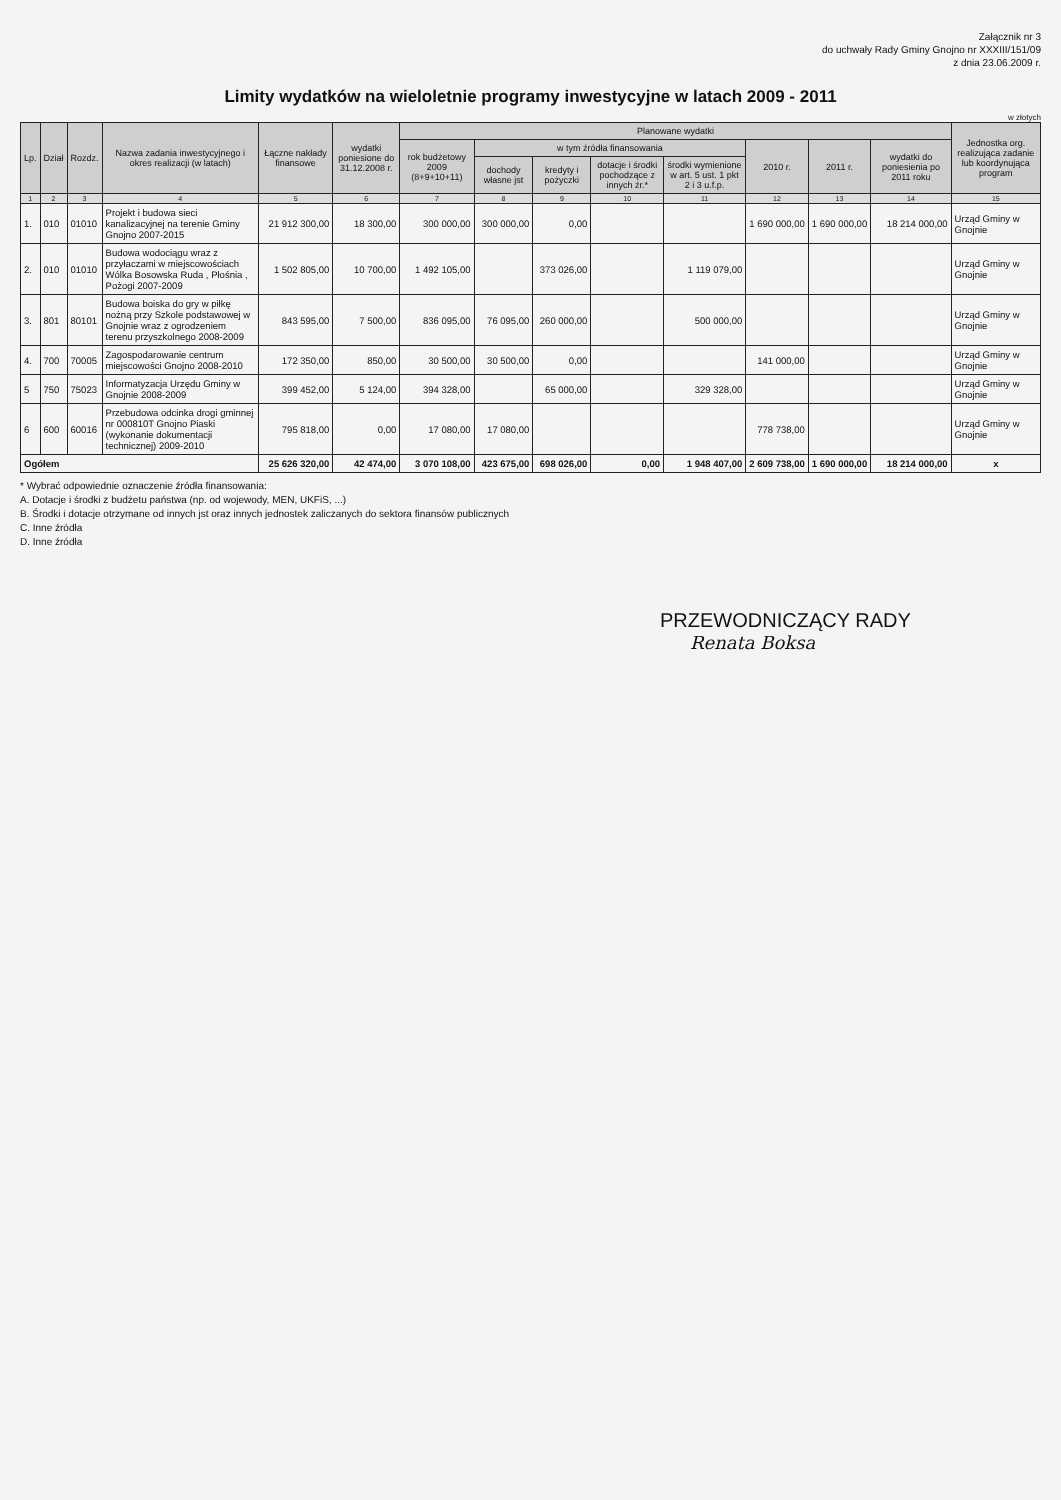Załącznik nr 3
do uchwały Rady Gminy Gnojno nr XXXIII/151/09
z dnia 23.06.2009 r.
Limity wydatków na wieloletnie programy inwestycyjne w latach 2009 - 2011
w złotych
| Lp. | Dział | Rozdz. | Nazwa zadania inwestycyjnego i okres realizacji (w latach) | Łączne nakłady finansowe | wydatki poniesione do 31.12.2008 r. | Planowane wydatki | | | | | | | | Jednostka org. realizująca zadanie lub koordynująca program |
| --- | --- | --- | --- | --- | --- | --- | --- | --- | --- | --- | --- | --- | --- | --- |
| | | | | | | rok budżetowy 2009 (8+9+10+11) | w tym źródła finansowania | | | | 2010 r. | 2011 r. | wydatki do poniesienia po 2011 roku | |
| | | | | | | | dochody własne jst | kredyty i pożyczki | dotacje i środki pochodzące z innych źr.* | środki wymienione w art. 5 ust. 1 pkt 2 i 3 u.f.p. | | | | |
| 1 | 2 | 3 | 4 | 5 | 6 | 7 | 8 | 9 | 10 | 11 | 12 | 13 | 14 | 15 |
| 1. | 010 | 01010 | Projekt i budowa sieci kanalizacyjnej na terenie Gminy Gnojno 2007-2015 | 21 912 300,00 | 18 300,00 | 300 000,00 | 300 000,00 | 0,00 | | | 1 690 000,00 | 1 690 000,00 | 18 214 000,00 | Urząd Gminy w Gnojnie |
| 2. | 010 | 01010 | Budowa wodociągu wraz z przyłaczami w miejscowościach Wólka Bosowska Ruda , Płośnia , Pożogi 2007-2009 | 1 502 805,00 | 10 700,00 | 1 492 105,00 | | 373 026,00 | | 1 119 079,00 | | | | Urząd Gminy w Gnojnie |
| 3. | 801 | 80101 | Budowa boiska do gry w piłkę nożną przy Szkole podstawowej w Gnojnie wraz z ogrodzeniem terenu przyszkolnego 2008-2009 | 843 595,00 | 7 500,00 | 836 095,00 | 76 095,00 | 260 000,00 | | 500 000,00 | | | | Urząd Gminy w Gnojnie |
| 4. | 700 | 70005 | Zagospodarowanie centrum miejscowości Gnojno 2008-2010 | 172 350,00 | 850,00 | 30 500,00 | 30 500,00 | 0,00 | | | 141 000,00 | | | Urząd Gminy w Gnojnie |
| 5 | 750 | 75023 | Informatyzacja Urzędu Gminy w Gnojnie 2008-2009 | 399 452,00 | 5 124,00 | 394 328,00 | | 65 000,00 | | 329 328,00 | | | | Urząd Gminy w Gnojnie |
| 6 | 600 | 60016 | Przebudowa odcinka drogi gminnej nr 000810T Gnojno Piaski (wykonanie dokumentacji technicznej) 2009-2010 | 795 818,00 | 0,00 | 17 080,00 | 17 080,00 | | | | 778 738,00 | | | Urząd Gminy w Gnojnie |
| Ogółem | | | | 25 626 320,00 | 42 474,00 | 3 070 108,00 | 423 675,00 | 698 026,00 | 0,00 | 1 948 407,00 | 2 609 738,00 | 1 690 000,00 | 18 214 000,00 | x |
* Wybrać odpowiednie oznaczenie źródła finansowania:
A. Dotacje i środki z budżetu państwa (np. od wojewody, MEN, UKFiS, ...)
B. Środki i dotacje otrzymane od innych jst oraz innych jednostek zaliczanych do sektora finansów publicznych
C. Inne źródła
D. Inne źródła
PRZEWODNICZĄCY RADY
Renata Boksa